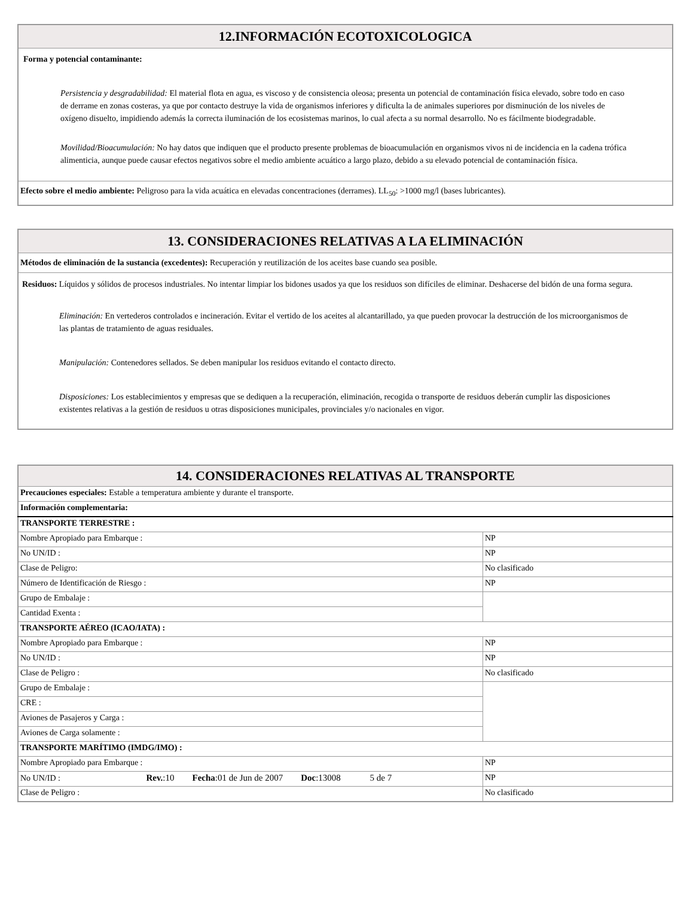| 12.INFORMACIÓN ECOTOXICOLOGICA |
| --- |
| Forma y potencial contaminante: Persistencia y desgradabilidad: El material flota en agua, es viscoso y de consistencia oleosa; presenta un potencial de contaminación física elevado, sobre todo en caso de derrame en zonas costeras, ya que por contacto destruye la vida de organismos inferiores y dificulta la de animales superiores por disminución de los niveles de oxígeno disuelto, impidiendo además la correcta iluminación de los ecosistemas marinos, lo cual afecta a su normal desarrollo. No es fácilmente biodegradable. Movilidad/Bioacumulación: No hay datos que indiquen que el producto presente problemas de bioacumulación en organismos vivos ni de incidencia en la cadena trófica alimenticia, aunque puede causar efectos negativos sobre el medio ambiente acuático a largo plazo, debido a su elevado potencial de contaminación física. |
| Efecto sobre el medio ambiente: Peligroso para la vida acuática en elevadas concentraciones (derrames). LL<sub>50</sub>: >1000 mg/l (bases lubricantes). |
| 13. CONSIDERACIONES RELATIVAS A LA ELIMINACIÓN |
| --- |
| Métodos de eliminación de la sustancia (excedentes): Recuperación y reutilización de los aceites base cuando sea posible. |
| Residuos: Líquidos y sólidos de procesos industriales. No intentar limpiar los bidones usados ya que los residuos son difíciles de eliminar. Deshacerse del bidón de una forma segura. Eliminación: En vertederos controlados e incineración. Evitar el vertido de los aceites al alcantarillado, ya que pueden provocar la destrucción de los microorganismos de las plantas de tratamiento de aguas residuales. Manipulación: Contenedores sellados. Se deben manipular los residuos evitando el contacto directo. Disposiciones: Los establecimientos y empresas que se dediquen a la recuperación, eliminación, recogida o transporte de residuos deberán cumplir las disposiciones existentes relativas a la gestión de residuos u otras disposiciones municipales, provinciales y/o nacionales en vigor. |
| 14. CONSIDERACIONES RELATIVAS AL TRANSPORTE | |
| --- | --- |
| Precauciones especiales: Estable a temperatura ambiente y durante el transporte. | |
| Información complementaria: | |
| TRANSPORTE TERRESTRE : | |
| Nombre Apropiado para Embarque : | NP |
| No UN/ID : | NP |
| Clase de Peligro: | No clasificado |
| Número de Identificación de Riesgo : | NP |
| Grupo de Embalaje : | |
| Cantidad Exenta : | |
| TRANSPORTE AÉREO (ICAO/IATA) : | |
| Nombre Apropiado para Embarque : | NP |
| No UN/ID : | NP |
| Clase de Peligro : | No clasificado |
| Grupo de Embalaje : | |
| CRE : | |
| Aviones de Pasajeros y Carga : | |
| Aviones de Carga solamente : | |
| TRANSPORTE MARÍTIMO (IMDG/IMO) : | |
| Nombre Apropiado para Embarque : | NP |
| No UN/ID : Rev. :10 Fecha :01 de Jun de 2007 Doc :13008 5 de 7 | NP |
| Clase de Peligro : | No clasificado |